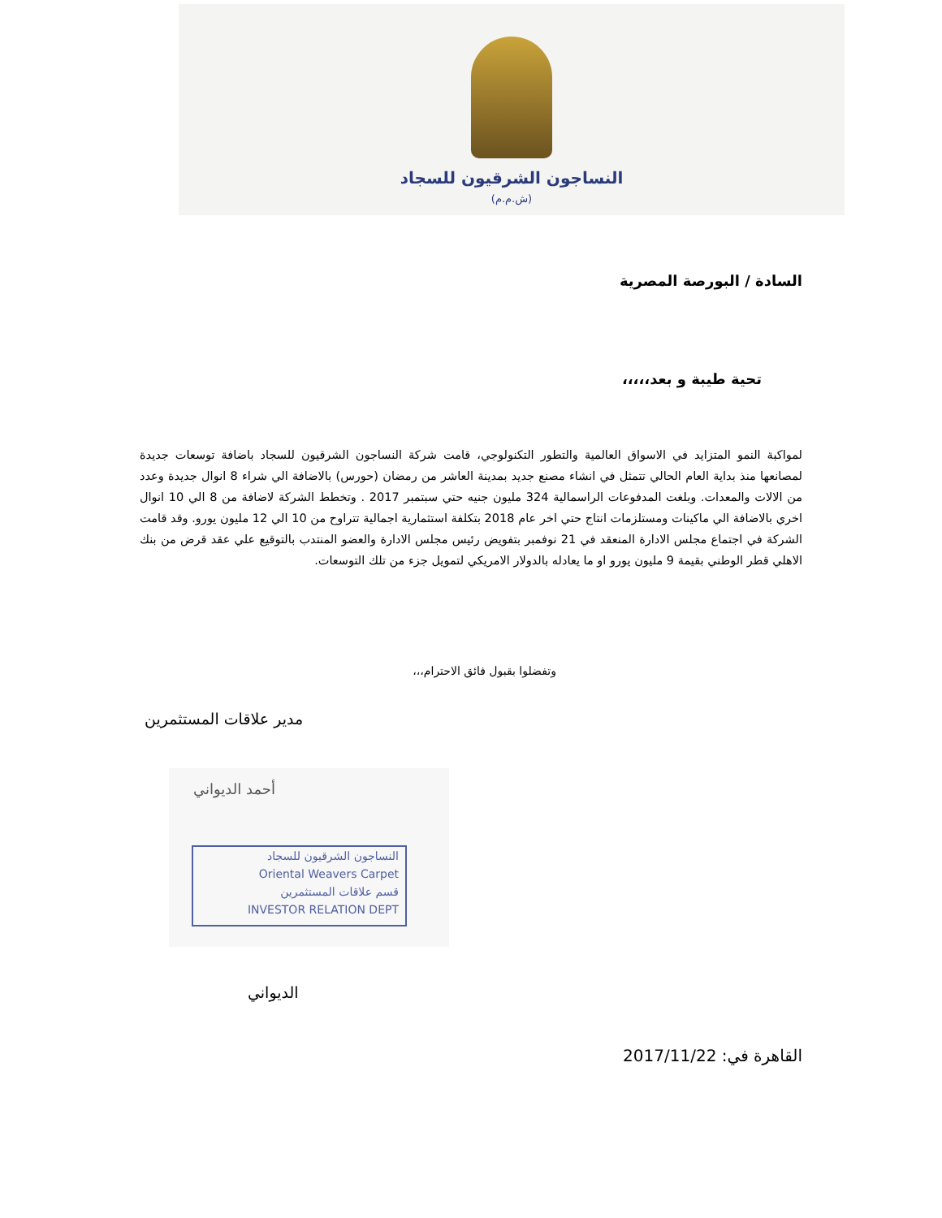النساجون الشرقيون للسجاد
(ش.م.م)
السادة / البورصة المصرية
تحية طيبة و بعد،،،،،
لمواكبة النمو المتزايد في الاسواق العالمية والتطور التكنولوجي، قامت شركة النساجون الشرقيون للسجاد باضافة توسعات جديدة لمصانعها منذ بداية العام الحالي تتمثل في انشاء مصنع جديد بمدينة العاشر من رمضان (حورس) بالاضافة الي شراء 8 انوال جديدة وعدد من الالات والمعدات. وبلغت المدفوعات الراسمالية 324 مليون جنيه حتي سبتمبر 2017 . وتخطط الشركة لاضافة من 8 الي 10 انوال اخري بالاضافة الي ماكينات ومستلزمات انتاج حتي اخر عام 2018 بتكلفة استثمارية اجمالية تتراوح من 10 الي 12 مليون يورو. وقد قامت الشركة في اجتماع مجلس الادارة المنعقد في 21 نوفمبر بتفويض رئيس مجلس الادارة والعضو المنتدب بالتوقيع علي عقد قرض من بنك الاهلي قطر الوطني بقيمة 9 مليون يورو او ما يعادله بالدولار الامريكي لتمويل جزء من تلك التوسعات.
وتفضلوا بقبول فائق الاحترام،،،
مدير علاقات المستثمرين
أحمد الديواني
النساجون الشرقيون للسجاد
Oriental Weavers Carpet
قسم علاقات المستثمرين
INVESTOR RELATION DEPT
الديواني
القاهرة في: 2017/11/22